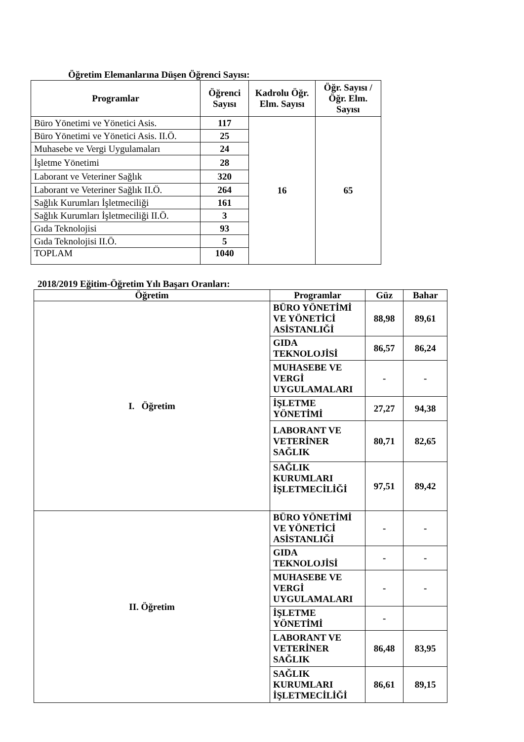Öğretim Elemanlarına Düşen Öğrenci Sayısı:
| Programlar | Öğrenci Sayısı | Kadrolu Öğr. Elm. Sayısı | Öğr. Sayısı / Öğr. Elm. Sayısı |
| --- | --- | --- | --- |
| Büro Yönetimi ve Yönetici Asis. | 117 | 16 | 65 |
| Büro Yönetimi ve Yönetici Asis. II.Ö. | 25 | | |
| Muhasebe ve Vergi Uygulamaları | 24 | | |
| İşletme Yönetimi | 28 | | |
| Laborant ve Veteriner Sağlık | 320 | | |
| Laborant ve Veteriner Sağlık II.Ö. | 264 | | |
| Sağlık Kurumları İşletmeciliği | 161 | | |
| Sağlık Kurumları İşletmeciliği II.Ö. | 3 | | |
| Gıda Teknolojisi | 93 | | |
| Gıda Teknolojisi II.Ö. | 5 | | |
| TOPLAM | 1040 | | |
2018/2019 Eğitim-Öğretim Yılı Başarı Oranları:
| Öğretim | Programlar | Güz | Bahar |
| --- | --- | --- | --- |
| I. Öğretim | BÜRO YÖNETİMİ VE YÖNETİCİ ASİSTANLIĞİ | 88,98 | 89,61 |
| | GIDA TEKNOLOJİSİ | 86,57 | 86,24 |
| | MUHASEBE VE VERGİ UYGULAMALARI | - | - |
| | İŞLETME YÖNETİMİ | 27,27 | 94,38 |
| | LABORANT VE VETERİNER SAĞLIK | 80,71 | 82,65 |
| | SAĞLIK KURUMLARI İŞLETMECİLİĞİ | 97,51 | 89,42 |
| II. Öğretim | BÜRO YÖNETİMİ VE YÖNETİCİ ASİSTANLIĞİ | - | - |
| | GIDA TEKNOLOJİSİ | - | - |
| | MUHASEBE VE VERGİ UYGULAMALARI | - | - |
| | İŞLETME YÖNETİMİ | - | |
| | LABORANT VE VETERİNER SAĞLIK | 86,48 | 83,95 |
| | SAĞLIK KURUMLARI İŞLETMECİLİĞİ | 86,61 | 89,15 |